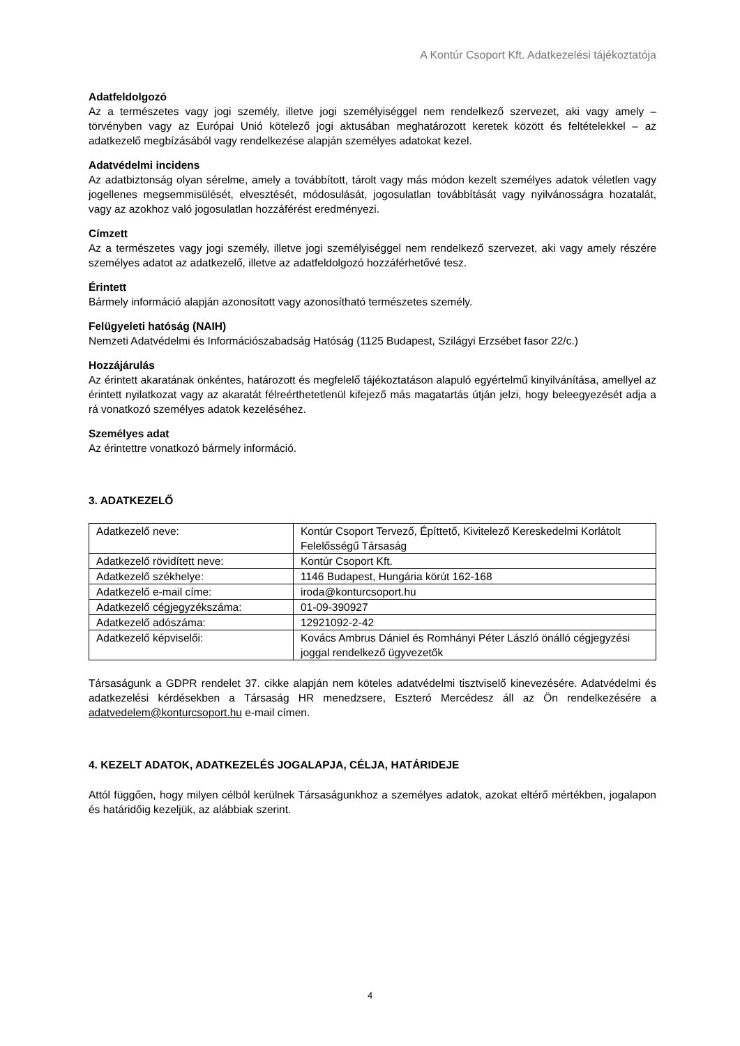A Kontúr Csoport Kft. Adatkezelési tájékoztatója
Adatfeldolgozó
Az a természetes vagy jogi személy, illetve jogi személyiséggel nem rendelkező szervezet, aki vagy amely – törvényben vagy az Európai Unió kötelező jogi aktusában meghatározott keretek között és feltételekkel – az adatkezelő megbízásából vagy rendelkezése alapján személyes adatokat kezel.
Adatvédelmi incidens
Az adatbiztonság olyan sérelme, amely a továbbított, tárolt vagy más módon kezelt személyes adatok véletlen vagy jogellenes megsemmisülését, elvesztését, módosulását, jogosulatlan továbbítását vagy nyilvánosságra hozatalát, vagy az azokhoz való jogosulatlan hozzáférést eredményezi.
Címzett
Az a természetes vagy jogi személy, illetve jogi személyiséggel nem rendelkező szervezet, aki vagy amely részére személyes adatot az adatkezelő, illetve az adatfeldolgozó hozzáférhetővé tesz.
Érintett
Bármely információ alapján azonosított vagy azonosítható természetes személy.
Felügyeleti hatóság (NAIH)
Nemzeti Adatvédelmi és Információszabadság Hatóság (1125 Budapest, Szilágyi Erzsébet fasor 22/c.)
Hozzájárulás
Az érintett akaratának önkéntes, határozott és megfelelő tájékoztatáson alapuló egyértelmű kinyilvánítása, amellyel az érintett nyilatkozat vagy az akaratát félreérthetetlenül kifejező más magatartás útján jelzi, hogy beleegyezését adja a rá vonatkozó személyes adatok kezeléséhez.
Személyes adat
Az érintettre vonatkozó bármely információ.
3. ADATKEZELŐ
| Adatkezelő neve: | Kontúr Csoport Tervező, Építtető, Kivitelező Kereskedelmi Korlátolt Felelősségű Társaság |
| Adatkezelő rövidített neve: | Kontúr Csoport Kft. |
| Adatkezelő székhelye: | 1146 Budapest, Hungária körút 162-168 |
| Adatkezelő e-mail címe: | iroda@konturcsoport.hu |
| Adatkezelő cégjegyzékszáma: | 01-09-390927 |
| Adatkezelő adószáma: | 12921092-2-42 |
| Adatkezelő képviselői: | Kovács Ambrus Dániel és Romhányi Péter László önálló cégjegyzési joggal rendelkező ügyvezetők |
Társaságunk a GDPR rendelet 37. cikke alapján nem köteles adatvédelmi tisztviselő kinevezésére. Adatvédelmi és adatkezelési kérdésekben a Társaság HR menedzsere, Eszteró Mercédesz áll az Ön rendelkezésére a adatvedelem@konturcsoport.hu e-mail címen.
4. KEZELT ADATOK, ADATKEZELÉS JOGALAPJA, CÉLJA, HATÁRIDEJE
Attól függően, hogy milyen célból kerülnek Társaságunkhoz a személyes adatok, azokat eltérő mértékben, jogalapon és határidőig kezeljük, az alábbiak szerint.
4